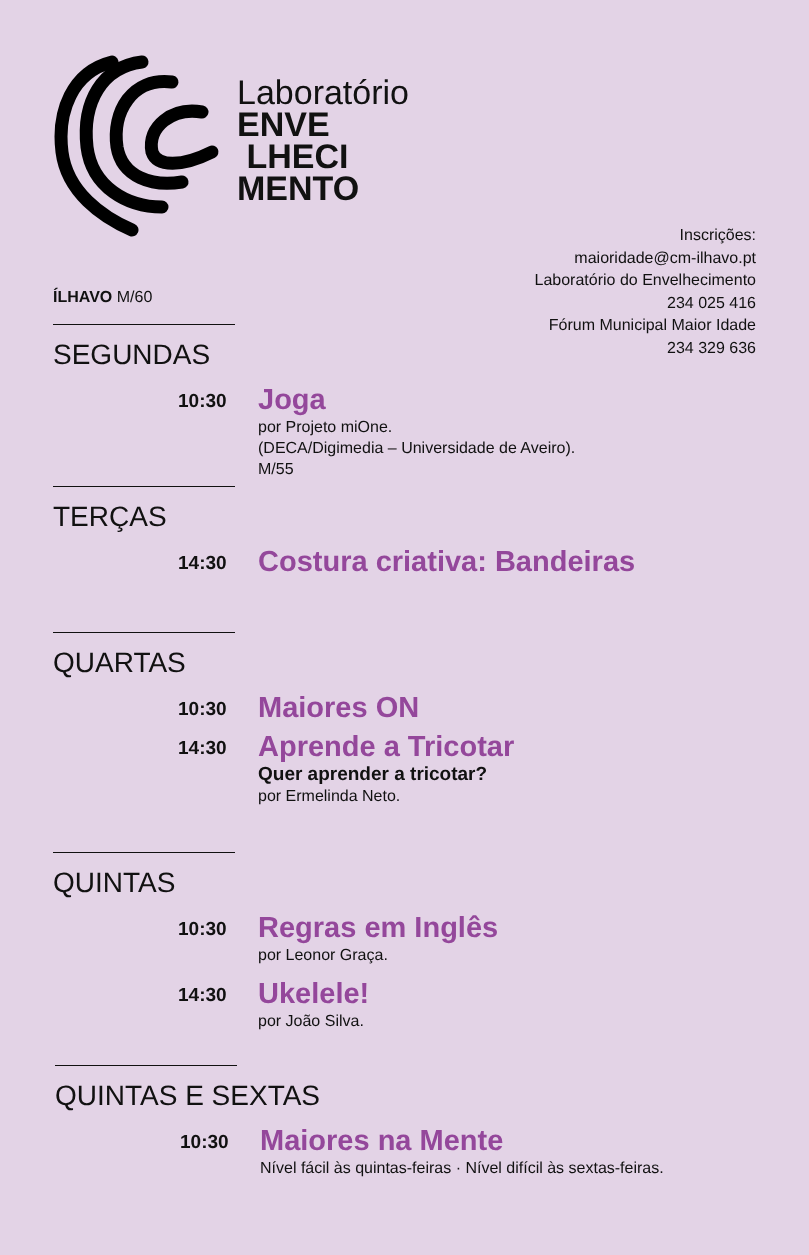Laboratório
ENVE
LHECI
MENTO
Inscrições:
maioridade@cm-ilhavo.pt
Laboratório do Envelhecimento
234 025 416
Fórum Municipal Maior Idade
234 329 636
ÍLHAVO M/60
SEGUNDAS
10:30
Joga
por Projeto miOne.
(DECA/Digimedia – Universidade de Aveiro).
M/55
TERÇAS
14:30
Costura criativa: Bandeiras
QUARTAS
10:30
Maiores ON
14:30
Aprende a Tricotar
Quer aprender a tricotar?
por Ermelinda Neto.
QUINTAS
10:30
Regras em Inglês
por Leonor Graça.
14:30
Ukelele!
por João Silva.
QUINTAS E SEXTAS
10:30
Maiores na Mente
Nível fácil às quintas-feiras · Nível difícil às sextas-feiras.